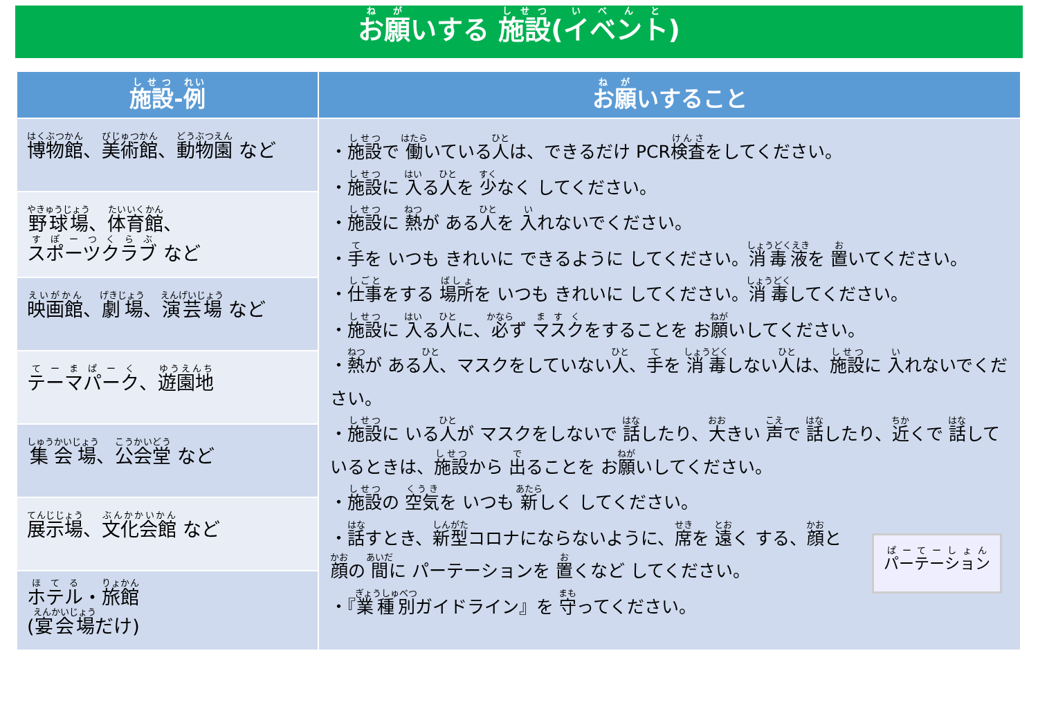お願いする 施設(イベント)
| 施設 - 例 | お願 いすること |
| --- | --- |
| 博物館 、 美術館 、 動物園 など | ・ 施設 で 働 いている 人 は、できるだけ PCR 検査 をしてください。 ・ 施設 に 入 る 人 を 少 なく してください。 ・ 施設 に 熱 が ある 人 を 入 れないでください。 ・ 手 を いつも きれいに できるように してください。 消毒液 を 置 いてください。 ・ 仕事 をする 場所 を いつも きれいに してください。 消毒 してください。 ・ 施設 に 入 る 人 に、 必 ず マスク をすることを お 願 いしてください。 ・ 熱 が ある 人 、マスクをしていない 人 、 手 を 消毒 しない 人 は、 施設 に 入 れないでください。 ・ 施設 に いる 人 が マスクをしないで 話 したり、 大 きい 声 で 話 したり、 近 くで 話 しているときは、 施設 から 出 ることを お 願 いしてください。 ・ 施設 の 空気 を いつも 新 しく してください。 パーテーション ・ 話 すとき、 新型 コロナにならないように、 席 を 遠 く する、 顔 と 顔 の 間 に パーテーションを 置 くなど してください。 ・『 業種別 ガイドライン』を 守 ってください。 |
| 野球場 、 体育館 、 スポーツクラブ など | |
| 映画館 、 劇場 、 演芸場 など | |
| テーマパーク 、 遊園地 | |
| 集会場 、 公会堂 など | |
| 展示場 、 文化会館 など | |
| ホテル ・ 旅館 ( 宴会場 だけ) | |